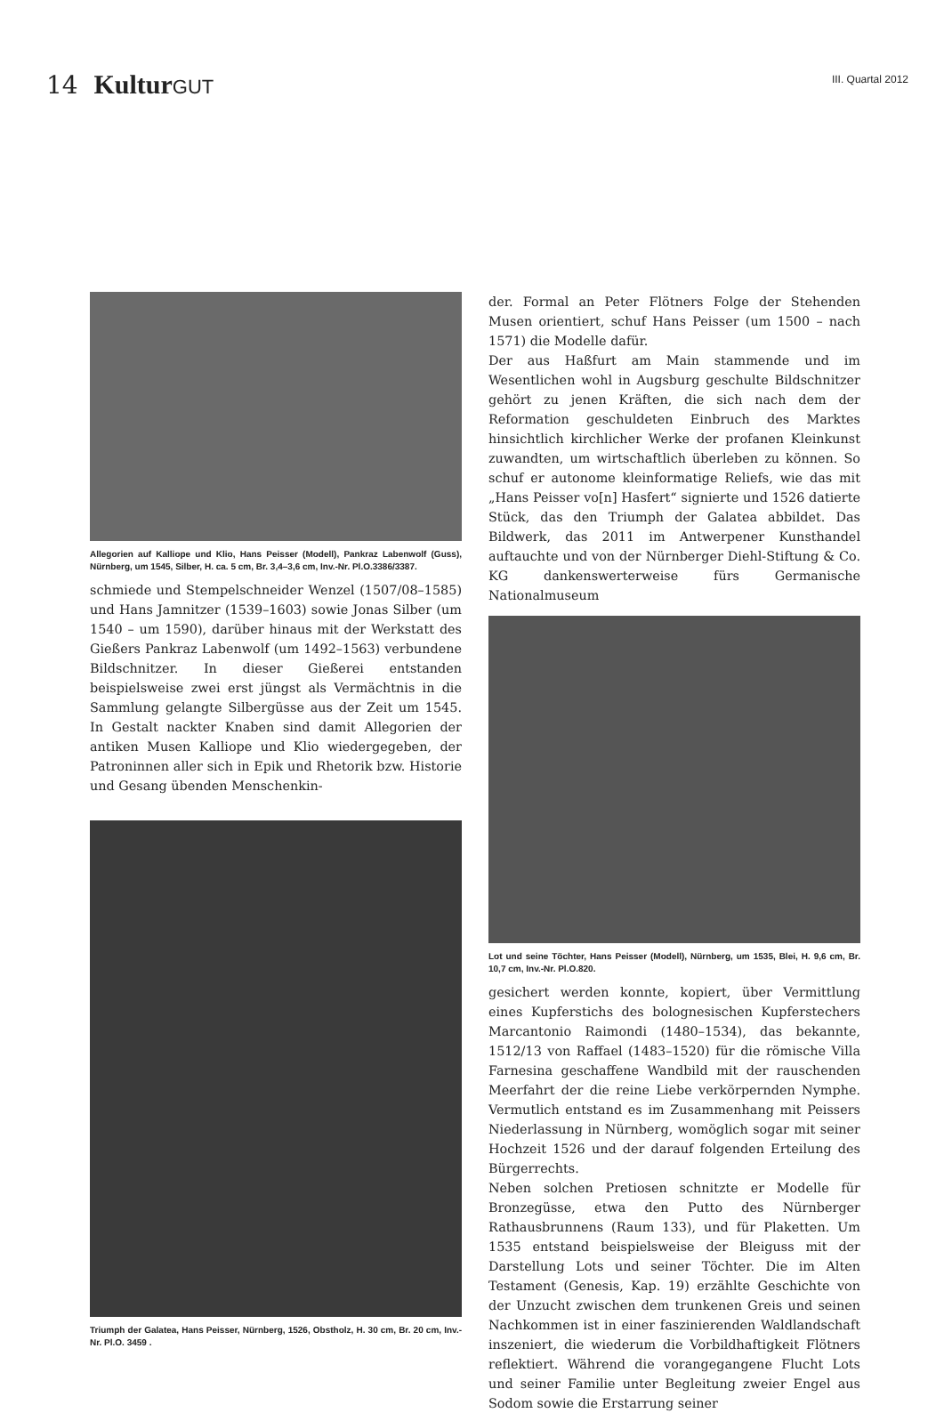14 Kultur GUT
III. Quartal 2012
Allegorien auf Kalliope und Klio, Hans Peisser (Modell), Pankraz Labenwolf (Guss), Nürnberg, um 1545, Silber, H. ca. 5 cm, Br. 3,4–3,6 cm, Inv.-Nr. Pl.O.3386/3387.
schmiede und Stempelschneider Wenzel (1507/08–1585) und Hans Jamnitzer (1539–1603) sowie Jonas Silber (um 1540 – um 1590), darüber hinaus mit der Werkstatt des Gießers Pankraz Labenwolf (um 1492–1563) verbundene Bildschnitzer. In dieser Gießerei entstanden beispielsweise zwei erst jüngst als Vermächtnis in die Sammlung gelangte Silbergüsse aus der Zeit um 1545. In Gestalt nackter Knaben sind damit Allegorien der antiken Musen Kalliope und Klio wiedergegeben, der Patroninnen aller sich in Epik und Rhetorik bzw. Historie und Gesang übenden Menschenkin-
Triumph der Galatea, Hans Peisser, Nürnberg, 1526, Obstholz, H. 30 cm, Br. 20 cm, Inv.-Nr. Pl.O. 3459 .
der. Formal an Peter Flötners Folge der Stehenden Musen orientiert, schuf Hans Peisser (um 1500 – nach 1571) die Modelle dafür.
Der aus Haßfurt am Main stammende und im Wesentlichen wohl in Augsburg geschulte Bildschnitzer gehört zu jenen Kräften, die sich nach dem der Reformation geschuldeten Einbruch des Marktes hinsichtlich kirchlicher Werke der profanen Kleinkunst zuwandten, um wirtschaftlich überleben zu können. So schuf er autonome kleinformatige Reliefs, wie das mit „Hans Peisser vo[n] Hasfert“ signierte und 1526 datierte Stück, das den Triumph der Galatea abbildet. Das Bildwerk, das 2011 im Antwerpener Kunsthandel auftauchte und von der Nürnberger Diehl-Stiftung & Co. KG dankenswerterweise fürs Germanische Nationalmuseum
Lot und seine Töchter, Hans Peisser (Modell), Nürnberg, um 1535, Blei, H. 9,6 cm, Br. 10,7 cm, Inv.-Nr. Pl.O.820.
gesichert werden konnte, kopiert, über Vermittlung eines Kupferstichs des bolognesischen Kupferstechers Marcantonio Raimondi (1480–1534), das bekannte, 1512/13 von Raffael (1483–1520) für die römische Villa Farnesina geschaffene Wandbild mit der rauschenden Meerfahrt der die reine Liebe verkörpernden Nymphe. Vermutlich entstand es im Zusammenhang mit Peissers Niederlassung in Nürnberg, womöglich sogar mit seiner Hochzeit 1526 und der darauf folgenden Erteilung des Bürgerrechts.
Neben solchen Pretiosen schnitzte er Modelle für Bronzegüsse, etwa den Putto des Nürnberger Rathausbrunnens (Raum 133), und für Plaketten. Um 1535 entstand beispielsweise der Bleiguss mit der Darstellung Lots und seiner Töchter. Die im Alten Testament (Genesis, Kap. 19) erzählte Geschichte von der Unzucht zwischen dem trunkenen Greis und seinen Nachkommen ist in einer faszinierenden Waldlandschaft inszeniert, die wiederum die Vorbildhaftigkeit Flötners reflektiert. Während die vorangegangene Flucht Lots und seiner Familie unter Begleitung zweier Engel aus Sodom sowie die Erstarrung seiner